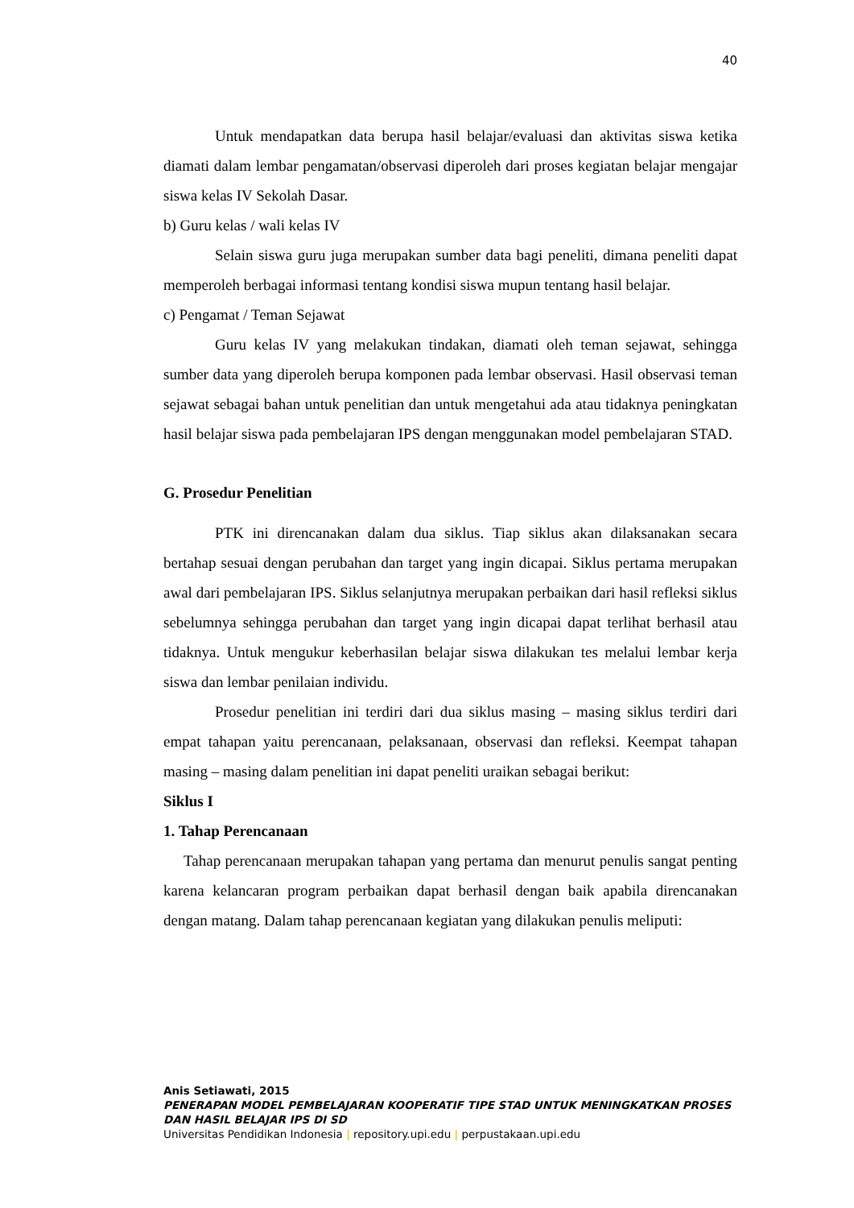40
Untuk mendapatkan data berupa hasil belajar/evaluasi dan aktivitas siswa ketika diamati dalam lembar pengamatan/observasi diperoleh dari proses kegiatan belajar mengajar siswa kelas IV Sekolah Dasar.
b) Guru kelas / wali kelas IV
Selain siswa guru juga merupakan sumber data bagi peneliti, dimana peneliti dapat memperoleh berbagai informasi tentang kondisi siswa mupun tentang hasil belajar.
c) Pengamat / Teman Sejawat
Guru kelas IV yang melakukan tindakan, diamati oleh teman sejawat, sehingga sumber data yang diperoleh berupa komponen pada lembar observasi. Hasil observasi teman sejawat sebagai bahan untuk penelitian dan untuk mengetahui ada atau tidaknya peningkatan hasil belajar siswa pada pembelajaran IPS dengan menggunakan model pembelajaran STAD.
G. Prosedur Penelitian
PTK ini direncanakan dalam dua siklus. Tiap siklus akan dilaksanakan secara bertahap sesuai dengan perubahan dan target yang ingin dicapai. Siklus pertama merupakan awal dari pembelajaran IPS. Siklus selanjutnya merupakan perbaikan dari hasil refleksi siklus sebelumnya sehingga perubahan dan target yang ingin dicapai dapat terlihat berhasil atau tidaknya. Untuk mengukur keberhasilan belajar siswa dilakukan tes melalui lembar kerja siswa dan lembar penilaian individu.
Prosedur penelitian ini terdiri dari dua siklus masing – masing siklus terdiri dari empat tahapan yaitu perencanaan, pelaksanaan, observasi dan refleksi. Keempat tahapan masing – masing dalam penelitian ini dapat peneliti uraikan sebagai berikut:
Siklus I
1. Tahap Perencanaan
Tahap perencanaan merupakan tahapan yang pertama dan menurut penulis sangat penting karena kelancaran program perbaikan dapat berhasil dengan baik apabila direncanakan dengan matang. Dalam tahap perencanaan kegiatan yang dilakukan penulis meliputi:
Anis Setiawati, 2015
PENERAPAN MODEL PEMBELAJARAN KOOPERATIF TIPE STAD UNTUK MENINGKATKAN PROSES DAN HASIL BELAJAR IPS DI SD
Universitas Pendidikan Indonesia | repository.upi.edu | perpustakaan.upi.edu